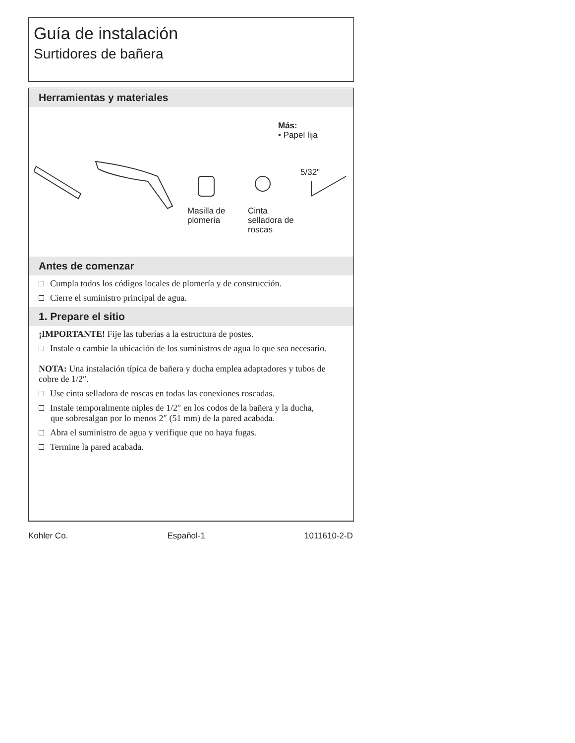Guía de instalación
Surtidores de bañera
Herramientas y materiales
Más:
• Papel lija
5/32"
Masilla de
plomería
Cinta
selladora de
roscas
Antes de comenzar
Cumpla todos los códigos locales de plomería y de construcción.
Cierre el suministro principal de agua.
1. Prepare el sitio
¡IMPORTANTE! Fije las tuberías a la estructura de postes.
Instale o cambie la ubicación de los suministros de agua lo que sea necesario.
NOTA: Una instalación típica de bañera y ducha emplea adaptadores y tubos de cobre de 1/2″.
Use cinta selladora de roscas en todas las conexiones roscadas.
Instale temporalmente niples de 1/2″ en los codos de la bañera y la ducha, que sobresalgan por lo menos 2″ (51 mm) de la pared acabada.
Abra el suministro de agua y verifique que no haya fugas.
Termine la pared acabada.
Kohler Co. Español-1 1011610-2-D